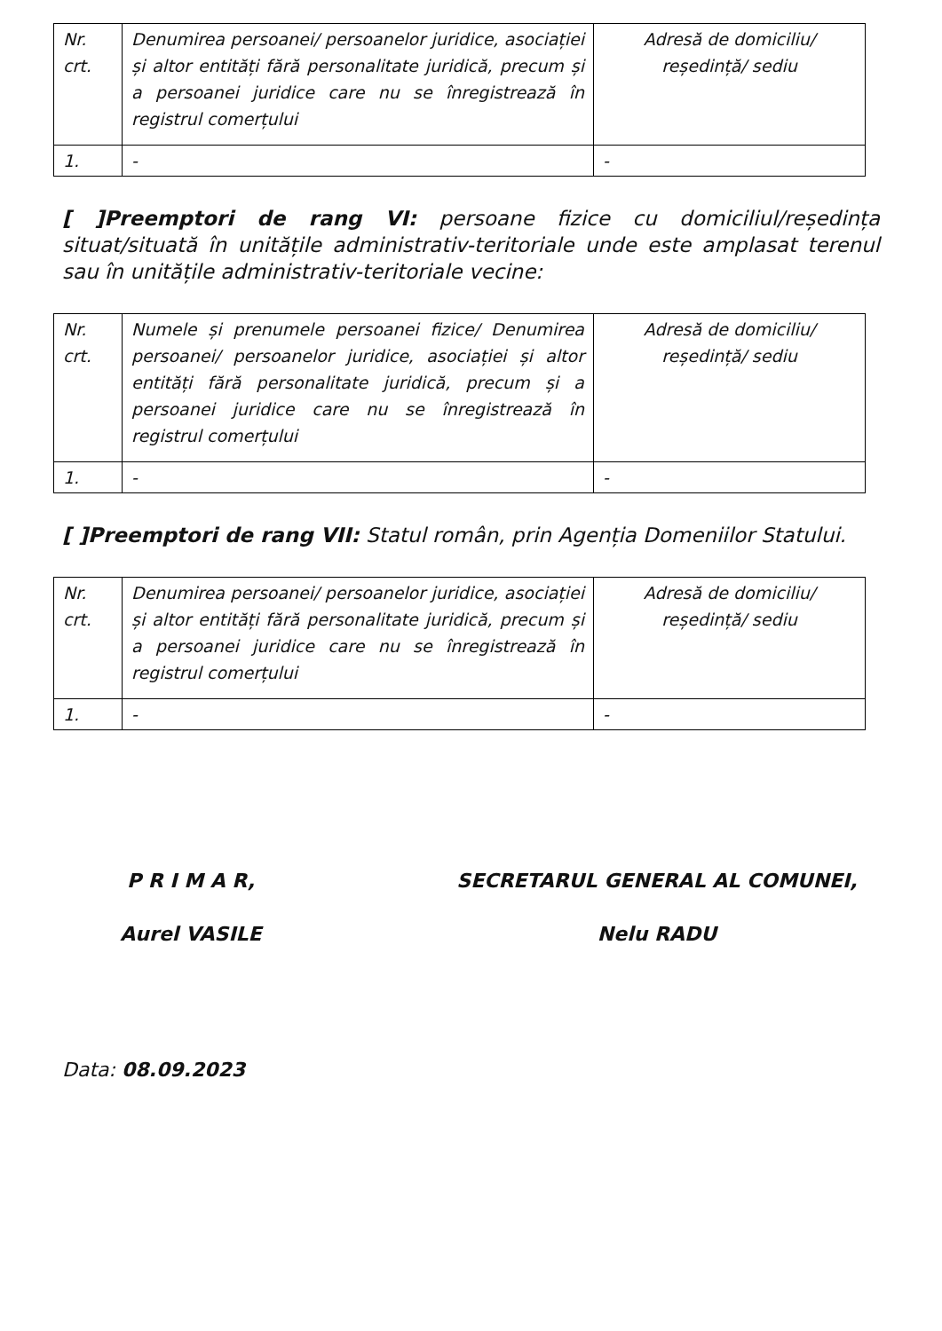| Nr. crt. | Denumirea persoanei/ persoanelor juridice, asociației și altor entități fără personalitate juridică, precum și a persoanei juridice care nu se înregistrează în registrul comerțului | Adresă de domiciliu/ reședință/ sediu |
| 1. | - | - |
[ ]Preemptori de rang VI: persoane fizice cu domiciliul/reședința situat/situată în unitățile administrativ-teritoriale unde este amplasat terenul sau în unitățile administrativ-teritoriale vecine:
| Nr. crt. | Numele și prenumele persoanei fizice/ Denumirea persoanei/ persoanelor juridice, asociației și altor entități fără personalitate juridică, precum și a persoanei juridice care nu se înregistrează în registrul comerțului | Adresă de domiciliu/ reședință/ sediu |
| 1. | - | - |
[ ]Preemptori de rang VII: Statul român, prin Agenția Domeniilor Statului.
| Nr. crt. | Denumirea persoanei/ persoanelor juridice, asociației și altor entități fără personalitate juridică, precum și a persoanei juridice care nu se înregistrează în registrul comerțului | Adresă de domiciliu/ reședință/ sediu |
| 1. | - | - |
P R I M A R,
Aurel VASILE
SECRETARUL GENERAL AL COMUNEI,
Nelu RADU
Data: 08.09.2023